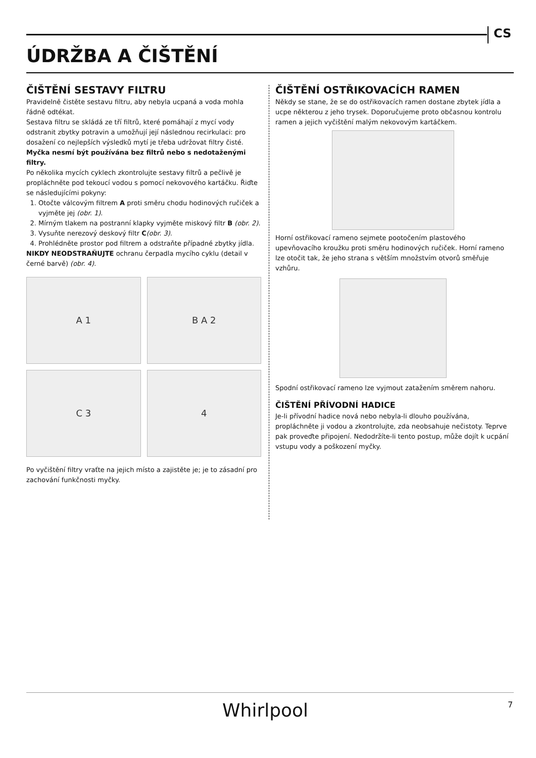CS
ÚDRŽBA A ČIŠTĚNÍ
ČIŠTĚNÍ SESTAVY FILTRU
Pravidelně čistěte sestavu filtru, aby nebyla ucpaná a voda mohla řádně odtékat.
Sestava filtru se skládá ze tří filtrů, které pomáhají z mycí vody odstranit zbytky potravin a umožňují její následnou recirkulaci: pro dosažení co nejlepších výsledků mytí je třeba udržovat filtry čisté.
Myčka nesmí být používána bez filtrů nebo s nedotaženými filtry.
Po několika mycích cyklech zkontrolujte sestavy filtrů a pečlivě je propláchněte pod tekoucí vodou s pomocí nekovového kartáčku. Řiďte se následujícími pokyny:
1. Otočte válcovým filtrem A proti směru chodu hodinových ručiček a vyjměte jej (obr. 1).
2. Mírným tlakem na postranní klapky vyjměte miskový filtr B (obr. 2).
3. Vysuňte nerezový deskový filtr C(obr. 3).
4. Prohlédněte prostor pod filtrem a odstraňte případné zbytky jídla.
NIKDY NEODSTRAŇUJTE ochranu čerpadla mycího cyklu (detail v černé barvě) (obr. 4).
A 1
B A 2
C 3
4
Po vyčištění filtry vraťte na jejich místo a zajistěte je; je to zásadní pro zachování funkčnosti myčky.
ČIŠTĚNÍ OSTŘIKOVACÍCH RAMEN
Někdy se stane, že se do ostřikovacích ramen dostane zbytek jídla a ucpe některou z jeho trysek. Doporučujeme proto občasnou kontrolu ramen a jejich vyčištění malým nekovovým kartáčkem.
Horní ostřikovací rameno sejmete pootočením plastového upevňovacího kroužku proti směru hodinových ručiček. Horní rameno lze otočit tak, že jeho strana s větším množstvím otvorů směřuje vzhůru.
Spodní ostřikovací rameno lze vyjmout zatažením směrem nahoru.
ČIŠTĚNÍ PŘÍVODNÍ HADICE
Je-li přívodní hadice nová nebo nebyla-li dlouho používána, propláchněte ji vodou a zkontrolujte, zda neobsahuje nečistoty. Teprve pak proveďte připojení. Nedodržíte-li tento postup, může dojít k ucpání vstupu vody a poškození myčky.
Whirlpool 7